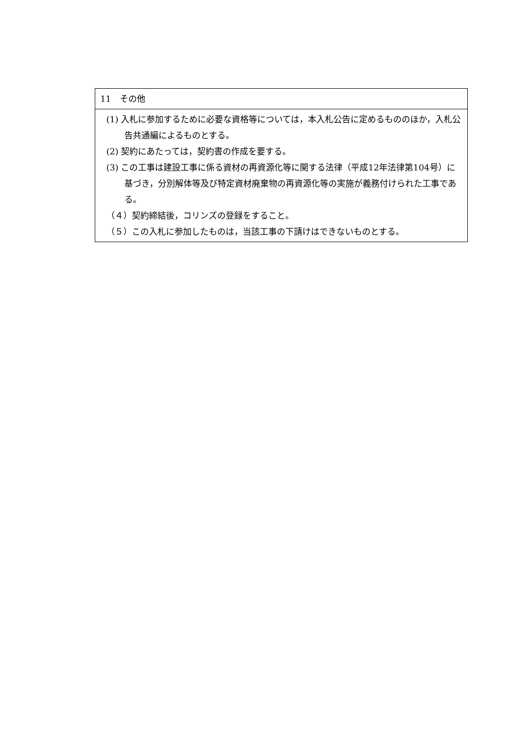| 11 その他 |
| (1) 入札に参加するために必要な資格等については，本入札公告に定めるもののほか，入札公告共通編によるものとする。 (2) 契約にあたっては，契約書の作成を要する。 (3) この工事は建設工事に係る資材の再資源化等に関する法律（平成12年法律第104号）に基づき，分別解体等及び特定資材廃棄物の再資源化等の実施が義務付けられた工事である。 （４）契約締結後，コリンズの登録をすること。 （５）この入札に参加したものは，当該工事の下請けはできないものとする。 |